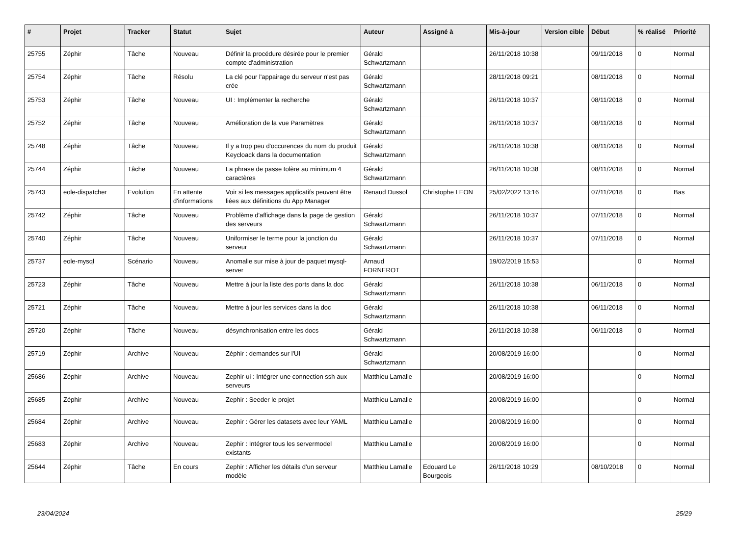| # | Projet | Tracker | Statut | Sujet | Auteur | Assigné à | Mis-à-jour | Version cible | Début | % réalisé | Priorité |
| --- | --- | --- | --- | --- | --- | --- | --- | --- | --- | --- | --- |
| 25755 | Zéphir | Tâche | Nouveau | Définir la procédure désirée pour le premier compte d'administration | Gérald Schwartzmann | | 26/11/2018 10:38 | | 09/11/2018 | 0 | Normal |
| 25754 | Zéphir | Tâche | Résolu | La clé pour l'appairage du serveur n'est pas crée | Gérald Schwartzmann | | 28/11/2018 09:21 | | 08/11/2018 | 0 | Normal |
| 25753 | Zéphir | Tâche | Nouveau | UI : Implémenter la recherche | Gérald Schwartzmann | | 26/11/2018 10:37 | | 08/11/2018 | 0 | Normal |
| 25752 | Zéphir | Tâche | Nouveau | Amélioration de la vue Paramètres | Gérald Schwartzmann | | 26/11/2018 10:37 | | 08/11/2018 | 0 | Normal |
| 25748 | Zéphir | Tâche | Nouveau | Il y a trop peu d'occurences du nom du produit Keycloack dans la documentation | Gérald Schwartzmann | | 26/11/2018 10:38 | | 08/11/2018 | 0 | Normal |
| 25744 | Zéphir | Tâche | Nouveau | La phrase de passe tolère au minimum 4 caractères | Gérald Schwartzmann | | 26/11/2018 10:38 | | 08/11/2018 | 0 | Normal |
| 25743 | eole-dispatcher | Evolution | En attente d'informations | Voir si les messages applicatifs peuvent être liées aux définitions du App Manager | Renaud Dussol | Christophe LEON | 25/02/2022 13:16 | | 07/11/2018 | 0 | Bas |
| 25742 | Zéphir | Tâche | Nouveau | Problème d'affichage dans la page de gestion des serveurs | Gérald Schwartzmann | | 26/11/2018 10:37 | | 07/11/2018 | 0 | Normal |
| 25740 | Zéphir | Tâche | Nouveau | Uniformiser le terme pour la jonction du serveur | Gérald Schwartzmann | | 26/11/2018 10:37 | | 07/11/2018 | 0 | Normal |
| 25737 | eole-mysql | Scénario | Nouveau | Anomalie sur mise à jour de paquet mysql-server | Arnaud FORNEROT | | 19/02/2019 15:53 | | | 0 | Normal |
| 25723 | Zéphir | Tâche | Nouveau | Mettre à jour la liste des ports dans la doc | Gérald Schwartzmann | | 26/11/2018 10:38 | | 06/11/2018 | 0 | Normal |
| 25721 | Zéphir | Tâche | Nouveau | Mettre à jour les services dans la doc | Gérald Schwartzmann | | 26/11/2018 10:38 | | 06/11/2018 | 0 | Normal |
| 25720 | Zéphir | Tâche | Nouveau | désynchronisation entre les docs | Gérald Schwartzmann | | 26/11/2018 10:38 | | 06/11/2018 | 0 | Normal |
| 25719 | Zéphir | Archive | Nouveau | Zéphir : demandes sur l'UI | Gérald Schwartzmann | | 20/08/2019 16:00 | | | 0 | Normal |
| 25686 | Zéphir | Archive | Nouveau | Zephir-ui : Intégrer une connection ssh aux serveurs | Matthieu Lamalle | | 20/08/2019 16:00 | | | 0 | Normal |
| 25685 | Zéphir | Archive | Nouveau | Zephir : Seeder le projet | Matthieu Lamalle | | 20/08/2019 16:00 | | | 0 | Normal |
| 25684 | Zéphir | Archive | Nouveau | Zephir : Gérer les datasets avec leur YAML | Matthieu Lamalle | | 20/08/2019 16:00 | | | 0 | Normal |
| 25683 | Zéphir | Archive | Nouveau | Zephir : Intégrer tous les servermodel existants | Matthieu Lamalle | | 20/08/2019 16:00 | | | 0 | Normal |
| 25644 | Zéphir | Tâche | En cours | Zephir : Afficher les détails d'un serveur modèle | Matthieu Lamalle | Edouard Le Bourgeois | 26/11/2018 10:29 | | 08/10/2018 | 0 | Normal |
23/04/2024 25/29